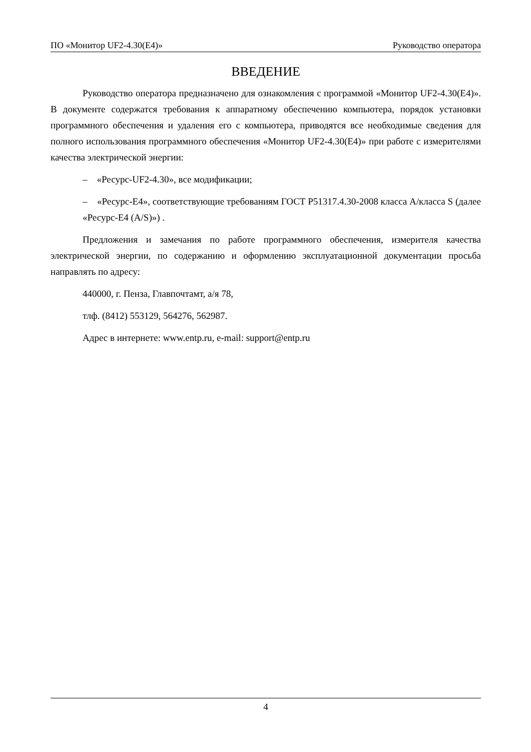ПО «Монитор UF2-4.30(E4)» Руководство оператора
ВВЕДЕНИЕ
Руководство оператора предназначено для ознакомления с программой «Монитор UF2-4.30(E4)». В документе содержатся требования к аппаратному обеспечению компьютера, порядок установки программного обеспечения и удаления его с компьютера, приводятся все необходимые сведения для полного использования программного обеспечения «Монитор UF2-4.30(E4)» при работе с измерителями качества электрической энергии:
– «Ресурс-UF2-4.30», все модификации;
– «Ресурс-Е4», соответствующие требованиям ГОСТ Р51317.4.30-2008 класса А/класса S (далее «Ресурс-Е4 (A/S)») .
Предложения и замечания по работе программного обеспечения, измерителя качества электрической энергии, по содержанию и оформлению эксплуатационной документации просьба направлять по адресу:
440000, г. Пенза, Главпочтамт, а/я 78,
тлф. (8412) 553129, 564276, 562987.
Адрес в интернете: www.entp.ru, e-mail: support@entp.ru
4